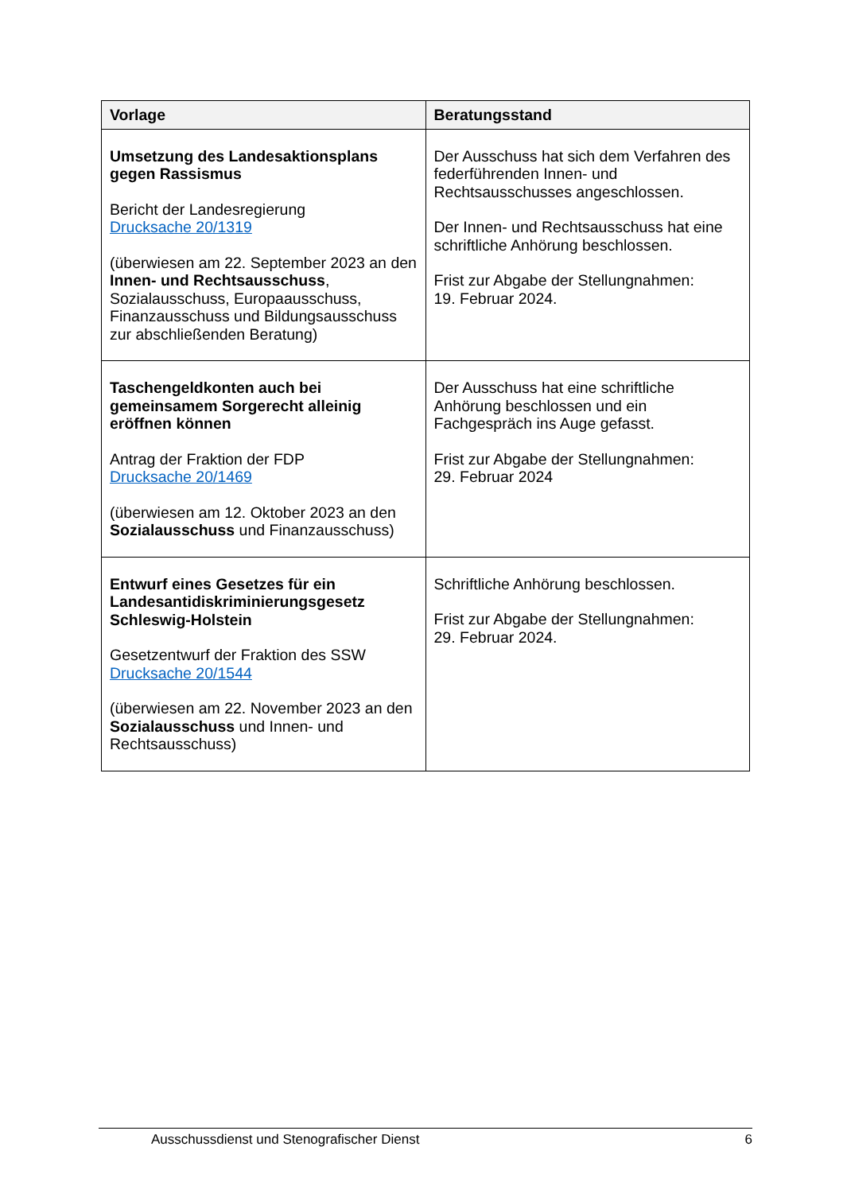| Vorlage | Beratungsstand |
| --- | --- |
| Umsetzung des Landesaktionsplans gegen Rassismus Bericht der Landesregierung Drucksache 20/1319 (überwiesen am 22. September 2023 an den Innen- und Rechtsausschuss , Sozialausschuss, Europaausschuss, Finanzausschuss und Bildungsausschuss zur abschließenden Beratung) | Der Ausschuss hat sich dem Verfahren des federführenden Innen- und Rechtsausschusses angeschlossen. Der Innen- und Rechtsausschuss hat eine schriftliche Anhörung beschlossen. Frist zur Abgabe der Stellungnahmen: 19. Februar 2024. |
| Taschengeldkonten auch bei gemeinsamem Sorgerecht alleinig eröffnen können Antrag der Fraktion der FDP Drucksache 20/1469 (überwiesen am 12. Oktober 2023 an den Sozialausschuss und Finanzausschuss) | Der Ausschuss hat eine schriftliche Anhörung beschlossen und ein Fachgespräch ins Auge gefasst. Frist zur Abgabe der Stellungnahmen: 29. Februar 2024 |
| Entwurf eines Gesetzes für ein Landesantidiskriminierungsgesetz Schleswig-Holstein Gesetzentwurf der Fraktion des SSW Drucksache 20/1544 (überwiesen am 22. November 2023 an den Sozialausschuss und Innen- und Rechtsausschuss) | Schriftliche Anhörung beschlossen. Frist zur Abgabe der Stellungnahmen: 29. Februar 2024. |
Ausschussdienst und Stenografischer Dienst 6